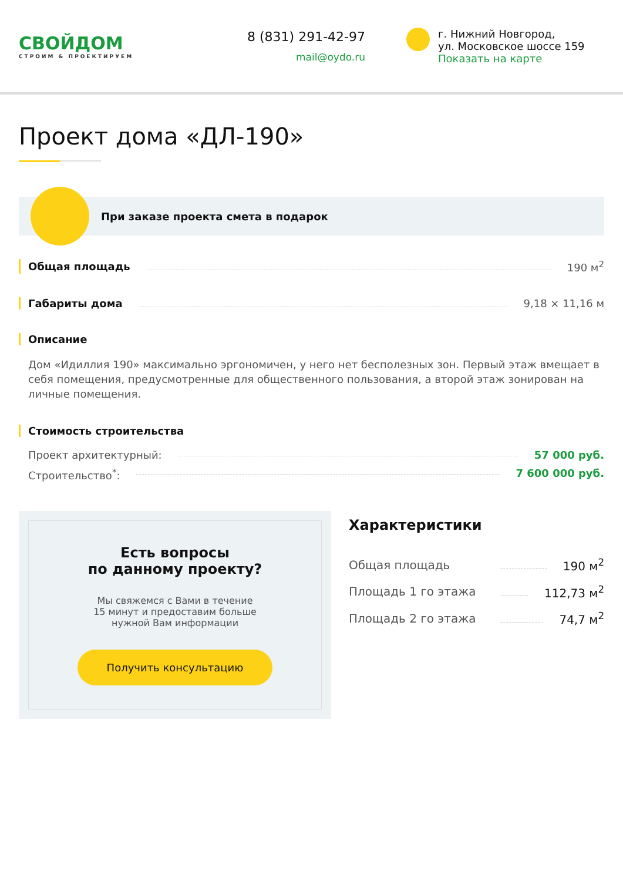СВОЙДОМ
СТРОИМ & ПРОЕКТИРУЕМ
8 (831) 291-42-97
mail@oydo.ru
г. Нижний Новгород,
ул. Московское шоссе 159
Показать на карте
Проект дома «ДЛ-190»
При заказе проекта смета в подарок
Общая площадь 190 м<sup>2</sup>
Габариты дома 9,18 × 11,16 м
Описание
Дом «Идиллия 190» максимально эргономичен, у него нет бесполезных зон. Первый этаж вмещает в себя помещения, предусмотренные для общественного пользования, а второй этаж зонирован на личные помещения.
Стоимость строительства
Проект архитектурный: 57 000 руб.
Строительство<sup>*</sup>: 7 600 000 руб.
Есть вопросы
по данному проекту?
Мы свяжемся с Вами в течение
15 минут и предоставим больше
нужной Вам информации
Получить консультацию
Характеристики
Общая площадь 190 м<sup>2</sup>
Площадь 1 го этажа 112,73 м<sup>2</sup>
Площадь 2 го этажа 74,7 м<sup>2</sup>